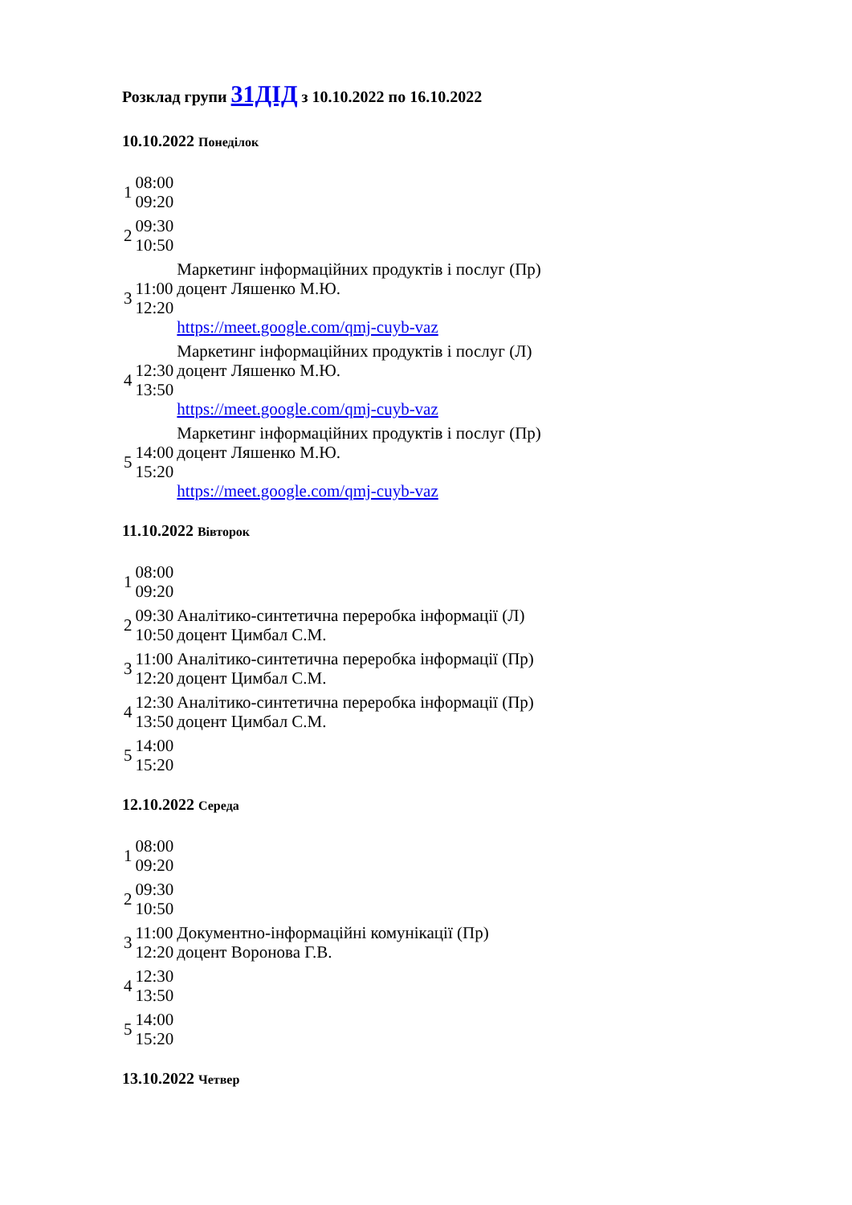Розклад групи 31ДІД з 10.10.2022 по 16.10.2022
10.10.2022 Понеділок
| 1 | 08:00 09:20 | |
| 2 | 09:30 10:50 | |
| 3 | 11:00 12:20 | Маркетинг інформаційних продуктів і послуг (Пр) доцент Ляшенко М.Ю. https://meet.google.com/qmj-cuyb-vaz |
| 4 | 12:30 13:50 | Маркетинг інформаційних продуктів і послуг (Л) доцент Ляшенко М.Ю. https://meet.google.com/qmj-cuyb-vaz |
| 5 | 14:00 15:20 | Маркетинг інформаційних продуктів і послуг (Пр) доцент Ляшенко М.Ю. https://meet.google.com/qmj-cuyb-vaz |
11.10.2022 Вівторок
| 1 | 08:00 09:20 | |
| 2 | 09:30 10:50 | Аналітико-синтетична переробка інформації (Л) доцент Цимбал С.М. |
| 3 | 11:00 12:20 | Аналітико-синтетична переробка інформації (Пр) доцент Цимбал С.М. |
| 4 | 12:30 13:50 | Аналітико-синтетична переробка інформації (Пр) доцент Цимбал С.М. |
| 5 | 14:00 15:20 | |
12.10.2022 Середа
| 1 | 08:00 09:20 | |
| 2 | 09:30 10:50 | |
| 3 | 11:00 12:20 | Документно-інформаційні комунікації (Пр) доцент Воронова Г.В. |
| 4 | 12:30 13:50 | |
| 5 | 14:00 15:20 | |
13.10.2022 Четвер